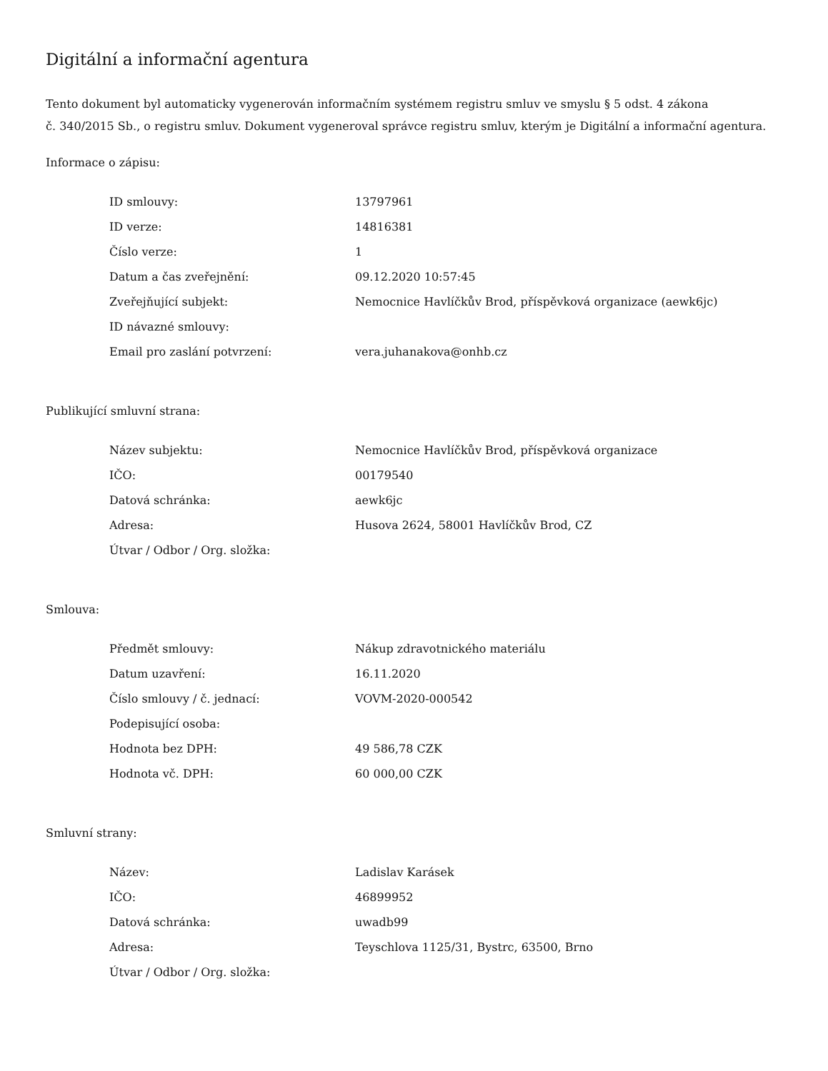Digitální a informační agentura
Tento dokument byl automaticky vygenerován informačním systémem registru smluv ve smyslu § 5 odst. 4 zákona
č. 340/2015 Sb., o registru smluv. Dokument vygeneroval správce registru smluv, kterým je Digitální a informační agentura.
Informace o zápisu:
| ID smlouvy: | 13797961 |
| ID verze: | 14816381 |
| Číslo verze: | 1 |
| Datum a čas zveřejnění: | 09.12.2020 10:57:45 |
| Zveřejňující subjekt: | Nemocnice Havlíčkův Brod, příspěvková organizace (aewk6jc) |
| ID návazné smlouvy: | |
| Email pro zaslání potvrzení: | vera.juhanakova@onhb.cz |
Publikující smluvní strana:
| Název subjektu: | Nemocnice Havlíčkův Brod, příspěvková organizace |
| IČO: | 00179540 |
| Datová schránka: | aewk6jc |
| Adresa: | Husova 2624, 58001 Havlíčkův Brod, CZ |
| Útvar / Odbor / Org. složka: | |
Smlouva:
| Předmět smlouvy: | Nákup zdravotnického materiálu |
| Datum uzavření: | 16.11.2020 |
| Číslo smlouvy / č. jednací: | VOVM-2020-000542 |
| Podepisující osoba: | |
| Hodnota bez DPH: | 49 586,78 CZK |
| Hodnota vč. DPH: | 60 000,00 CZK |
Smluvní strany:
| Název: | Ladislav Karásek |
| IČO: | 46899952 |
| Datová schránka: | uwadb99 |
| Adresa: | Teyschlova 1125/31, Bystrc, 63500, Brno |
| Útvar / Odbor / Org. složka: | |